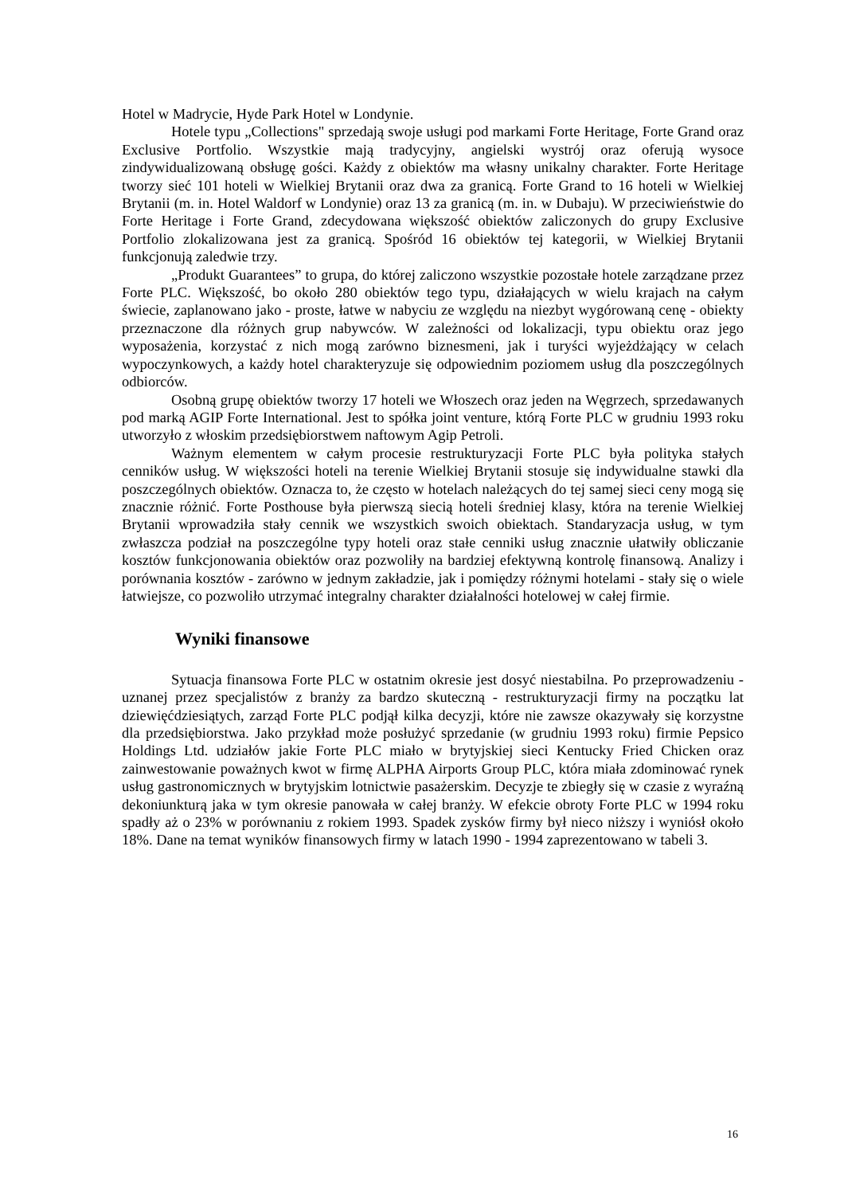Hotel w Madrycie, Hyde Park Hotel w Londynie.
Hotele typu „Collections" sprzedają swoje usługi pod markami Forte Heritage, Forte Grand oraz Exclusive Portfolio. Wszystkie mają tradycyjny, angielski wystrój oraz oferują wysoce zindywidualizowaną obsługę gości. Każdy z obiektów ma własny unikalny charakter. Forte Heritage tworzy sieć 101 hoteli w Wielkiej Brytanii oraz dwa za granicą. Forte Grand to 16 hoteli w Wielkiej Brytanii (m. in. Hotel Waldorf w Londynie) oraz 13 za granicą (m. in. w Dubaju). W przeciwieństwie do Forte Heritage i Forte Grand, zdecydowana większość obiektów zaliczonych do grupy Exclusive Portfolio zlokalizowana jest za granicą. Spośród 16 obiektów tej kategorii, w Wielkiej Brytanii funkcjonują zaledwie trzy.
„Produkt Guarantees” to grupa, do której zaliczono wszystkie pozostałe hotele zarządzane przez Forte PLC. Większość, bo około 280 obiektów tego typu, działających w wielu krajach na całym świecie, zaplanowano jako - proste, łatwe w nabyciu ze względu na niezbyt wygórowaną cenę - obiekty przeznaczone dla różnych grup nabywców. W zależności od lokalizacji, typu obiektu oraz jego wyposażenia, korzystać z nich mogą zarówno biznesmeni, jak i turyści wyjeżdżający w celach wypoczynkowych, a każdy hotel charakteryzuje się odpowiednim poziomem usług dla poszczególnych odbiorców.
Osobną grupę obiektów tworzy 17 hoteli we Włoszech oraz jeden na Węgrzech, sprzedawanych pod marką AGIP Forte International. Jest to spółka joint venture, którą Forte PLC w grudniu 1993 roku utworzyło z włoskim przedsiębiorstwem naftowym Agip Petroli.
Ważnym elementem w całym procesie restrukturyzacji Forte PLC była polityka stałych cenników usług. W większości hoteli na terenie Wielkiej Brytanii stosuje się indywidualne stawki dla poszczególnych obiektów. Oznacza to, że często w hotelach należących do tej samej sieci ceny mogą się znacznie różnić. Forte Posthouse była pierwszą siecią hoteli średniej klasy, która na terenie Wielkiej Brytanii wprowadziła stały cennik we wszystkich swoich obiektach. Standaryzacja usług, w tym zwłaszcza podział na poszczególne typy hoteli oraz stałe cenniki usług znacznie ułatwiły obliczanie kosztów funkcjonowania obiektów oraz pozwoliły na bardziej efektywną kontrolę finansową. Analizy i porównania kosztów - zarówno w jednym zakładzie, jak i pomiędzy różnymi hotelami - stały się o wiele łatwiejsze, co pozwoliło utrzymać integralny charakter działalności hotelowej w całej firmie.
Wyniki finansowe
Sytuacja finansowa Forte PLC w ostatnim okresie jest dosyć niestabilna. Po przeprowadzeniu - uznanej przez specjalistów z branży za bardzo skuteczną - restrukturyzacji firmy na początku lat dziewięćdziesiątych, zarząd Forte PLC podjął kilka decyzji, które nie zawsze okazywały się korzystne dla przedsiębiorstwa. Jako przykład może posłużyć sprzedanie (w grudniu 1993 roku) firmie Pepsico Holdings Ltd. udziałów jakie Forte PLC miało w brytyjskiej sieci Kentucky Fried Chicken oraz zainwestowanie poważnych kwot w firmę ALPHA Airports Group PLC, która miała zdominować rynek usług gastronomicznych w brytyjskim lotnictwie pasażerskim. Decyzje te zbiegły się w czasie z wyraźną dekoniunkturą jaka w tym okresie panowała w całej branży. W efekcie obroty Forte PLC w 1994 roku spadły aż o 23% w porównaniu z rokiem 1993. Spadek zysków firmy był nieco niższy i wyniósł około 18%. Dane na temat wyników finansowych firmy w latach 1990 - 1994 zaprezentowano w tabeli 3.
16